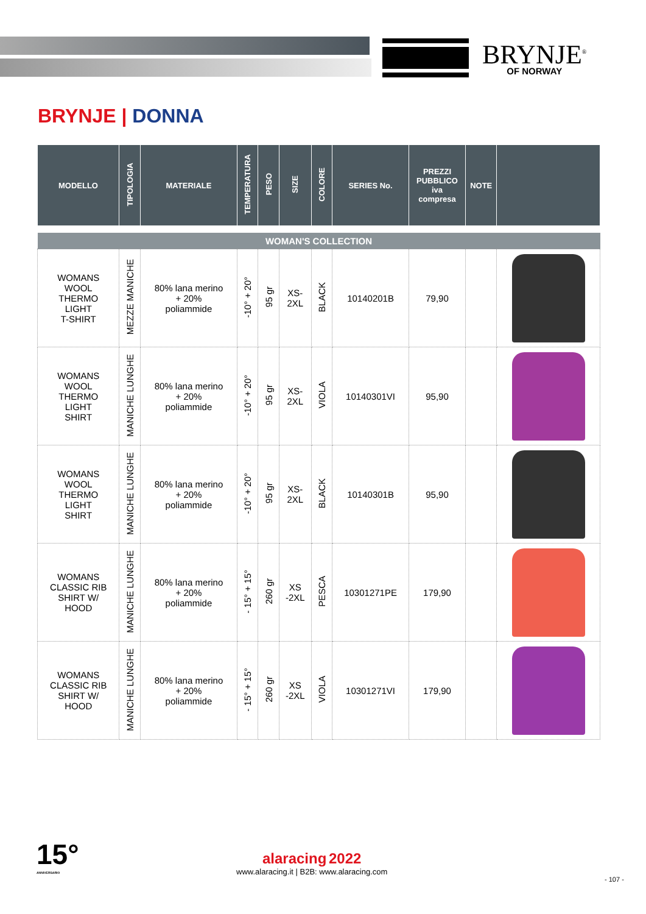BRYNJE<sup>®</sup>
OF NORWAY
BRYNJE | DONNA
| MODELLO | TIPOLOGIA | MATERIALE | TEMPERATURA | PESO | SIZE | COLORE | SERIES No. | PREZZI PUBBLICO iva compresa | NOTE | |
| --- | --- | --- | --- | --- | --- | --- | --- | --- | --- | --- |
| WOMAN'S COLLECTION | | | | | | | | | | |
| WOMANS WOOL THERMO LIGHT T-SHIRT | MEZZE MANICHE | 80% lana merino + 20% poliammide | -10° + 20° | 95 gr | XS- 2XL | BLACK | 10140201B | 79,90 | | |
| WOMANS WOOL THERMO LIGHT SHIRT | MANICHE LUNGHE | 80% lana merino + 20% poliammide | -10° + 20° | 95 gr | XS- 2XL | VIOLA | 10140301VI | 95,90 | | |
| WOMANS WOOL THERMO LIGHT SHIRT | MANICHE LUNGHE | 80% lana merino + 20% poliammide | -10° + 20° | 95 gr | XS- 2XL | BLACK | 10140301B | 95,90 | | |
| WOMANS CLASSIC RIB SHIRT W/ HOOD | MANICHE LUNGHE | 80% lana merino + 20% poliammide | - 15° + 15° | 260 gr | XS -2XL | PESCA | 10301271PE | 179,90 | | |
| WOMANS CLASSIC RIB SHIRT W/ HOOD | MANICHE LUNGHE | 80% lana merino + 20% poliammide | - 15° + 15° | 260 gr | XS -2XL | VIOLA | 10301271VI | 179,90 | | |
15°
ANNIVERSARIO
alaracing 2022
www.alaracing.it | B2B: www.alaracing.com
- 107 -